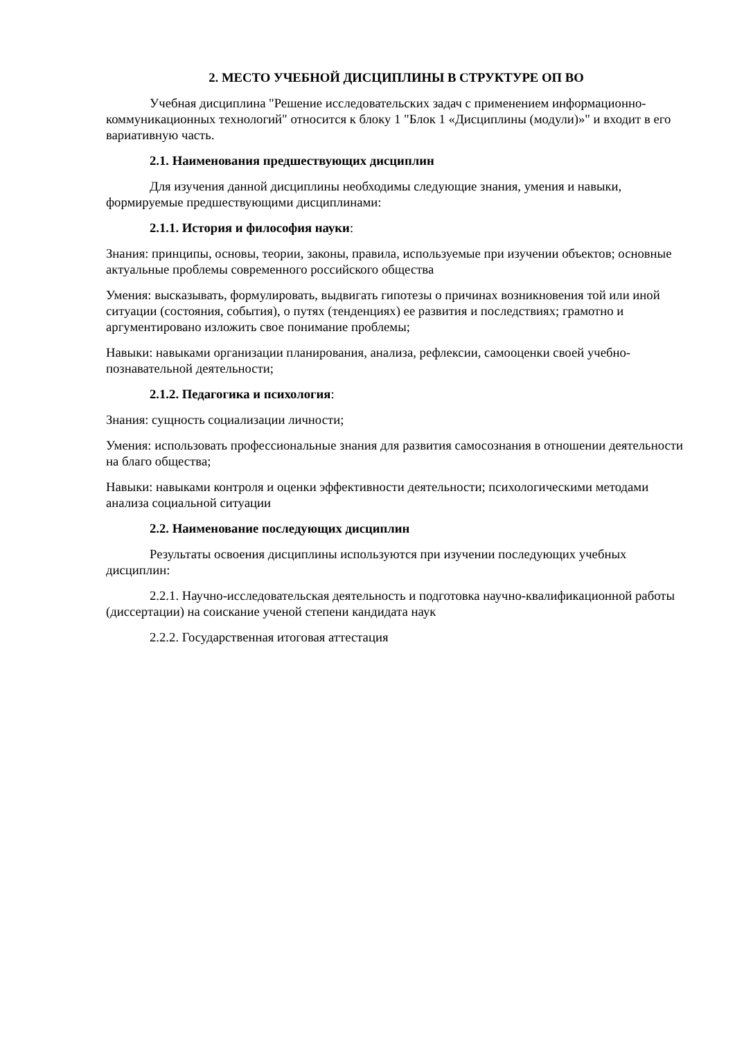2. МЕСТО УЧЕБНОЙ ДИСЦИПЛИНЫ В СТРУКТУРЕ ОП ВО
Учебная дисциплина "Решение исследовательских задач с применением информационно-коммуникационных технологий" относится к блоку 1 "Блок 1 «Дисциплины (модули)»" и входит в его вариативную часть.
2.1. Наименования предшествующих дисциплин
Для изучения данной дисциплины необходимы следующие знания, умения и навыки, формируемые предшествующими дисциплинами:
2.1.1. История и философия науки:
Знания: принципы, основы, теории, законы, правила, используемые при изучении объектов; основные актуальные проблемы современного российского общества
Умения: высказывать, формулировать, выдвигать гипотезы о причинах возникновения той или иной ситуации (состояния, события), о путях (тенденциях) ее развития и последствиях; грамотно и аргументировано изложить свое понимание проблемы;
Навыки: навыками организации планирования, анализа, рефлексии, самооценки своей учебно-познавательной деятельности;
2.1.2. Педагогика и психология:
Знания: сущность социализации личности;
Умения: использовать профессиональные знания для развития самосознания в отношении деятельности на благо общества;
Навыки: навыками контроля и оценки эффективности деятельности; психологическими методами анализа социальной ситуации
2.2. Наименование последующих дисциплин
Результаты освоения дисциплины используются при изучении последующих учебных дисциплин:
2.2.1. Научно-исследовательская деятельность и подготовка научно-квалификационной работы (диссертации) на соискание ученой степени кандидата наук
2.2.2. Государственная итоговая аттестация